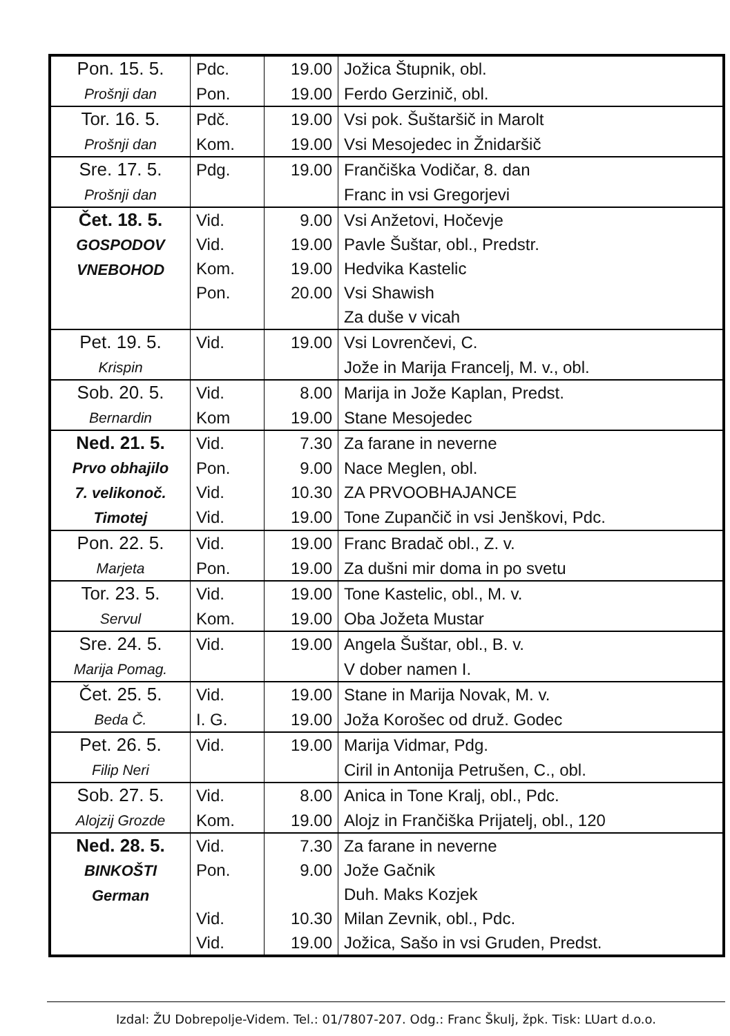| Pon. 15. 5. Prošnji dan | Pdc. | 19.00 | Jožica Štupnik, obl. |
| | Pon. | 19.00 | Ferdo Gerzinič, obl. |
| Tor. 16. 5. Prošnji dan | Pdč. | 19.00 | Vsi pok. Šuštaršič in Marolt |
| | Kom. | 19.00 | Vsi Mesojedec in Žnidaršič |
| Sre. 17. 5. Prošnji dan | Pdg. | 19.00 | Frančiška Vodičar, 8. dan |
| | | | Franc in vsi Gregorjevi |
| Čet. 18. 5. GOSPODOV VNEBOHOD | Vid. | 9.00 | Vsi Anžetovi, Hočevje |
| | Vid. | 19.00 | Pavle Šuštar, obl., Predstr. |
| | Kom. | 19.00 | Hedvika Kastelic |
| | Pon. | 20.00 | Vsi Shawish |
| | | | Za duše v vicah |
| Pet. 19. 5. Krispin | Vid. | 19.00 | Vsi Lovrenčevi, C. |
| | | | Jože in Marija Francelj, M. v., obl. |
| Sob. 20. 5. Bernardin | Vid. | 8.00 | Marija in Jože Kaplan, Predst. |
| | Kom | 19.00 | Stane Mesojedec |
| Ned. 21. 5. Prvo obhajilo 7. velikonoč. Timotej | Vid. | 7.30 | Za farane in neverne |
| | Pon. | 9.00 | Nace Meglen, obl. |
| | Vid. | 10.30 | ZA PRVOOBHAJANCE |
| | Vid. | 19.00 | Tone Zupančič in vsi Jenškovi, Pdc. |
| Pon. 22. 5. Marjeta | Vid. | 19.00 | Franc Bradač obl., Z. v. |
| | Pon. | 19.00 | Za dušni mir doma in po svetu |
| Tor. 23. 5. Servul | Vid. | 19.00 | Tone Kastelic, obl., M. v. |
| | Kom. | 19.00 | Oba Jožeta Mustar |
| Sre. 24. 5. Marija Pomag. | Vid. | 19.00 | Angela Šuštar, obl., B. v. |
| | | | V dober namen I. |
| Čet. 25. 5. Beda Č. | Vid. | 19.00 | Stane in Marija Novak, M. v. |
| | I. G. | 19.00 | Joža Korošec od druž. Godec |
| Pet. 26. 5. Filip Neri | Vid. | 19.00 | Marija Vidmar, Pdg. |
| | | | Ciril in Antonija Petrušen, C., obl. |
| Sob. 27. 5. Alojzij Grozde | Vid. | 8.00 | Anica in Tone Kralj, obl., Pdc. |
| | Kom. | 19.00 | Alojz in Frančiška Prijatelj, obl., 120 |
| Ned. 28. 5. BINKOŠTI German | Vid. | 7.30 | Za farane in neverne |
| | Pon. | 9.00 | Jože Gačnik |
| | | | Duh. Maks Kozjek |
| | Vid. | 10.30 | Milan Zevnik, obl., Pdc. |
| | Vid. | 19.00 | Jožica, Sašo in vsi Gruden, Predst. |
Izdal: ŽU Dobrepolje-Videm. Tel.: 01/7807-207. Odg.: Franc Škulj, žpk. Tisk: LUart d.o.o.